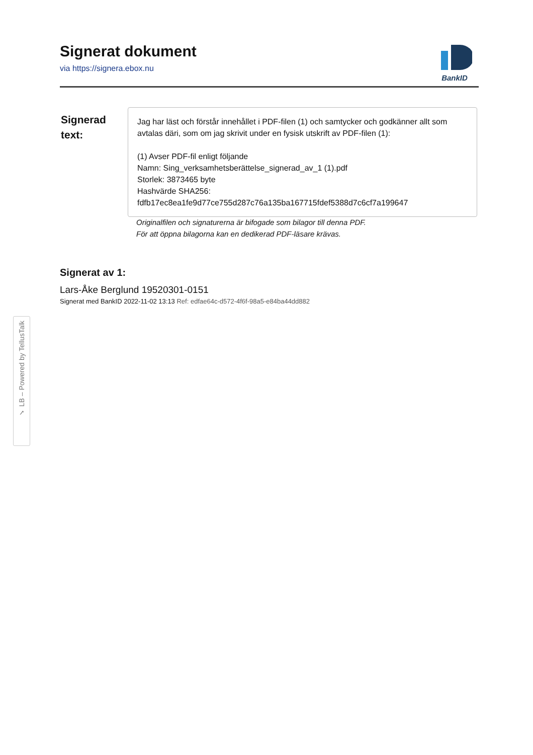Signerat dokument
via https://signera.ebox.nu
BankID
Signerad text:
Jag har läst och förstår innehållet i PDF-filen (1) och samtycker och godkänner allt som avtalas däri, som om jag skrivit under en fysisk utskrift av PDF-filen (1):
(1) Avser PDF-fil enligt följande
Namn: Sing_verksamhetsberättelse_signerad_av_1 (1).pdf
Storlek: 3873465 byte
Hashvärde SHA256:
fdfb17ec8ea1fe9d77ce755d287c76a135ba167715fdef5388d7c6cf7a199647
Originalfilen och signaturerna är bifogade som bilagor till denna PDF.
För att öppna bilagorna kan en dedikerad PDF-läsare krävas.
Signerat av 1:
Lars-Åke Berglund 19520301-0151
Signerat med BankID 2022-11-02 13:13 Ref: edfae64c-d572-4f6f-98a5-e84ba44dd882
✓ LB – Powered by TellusTalk